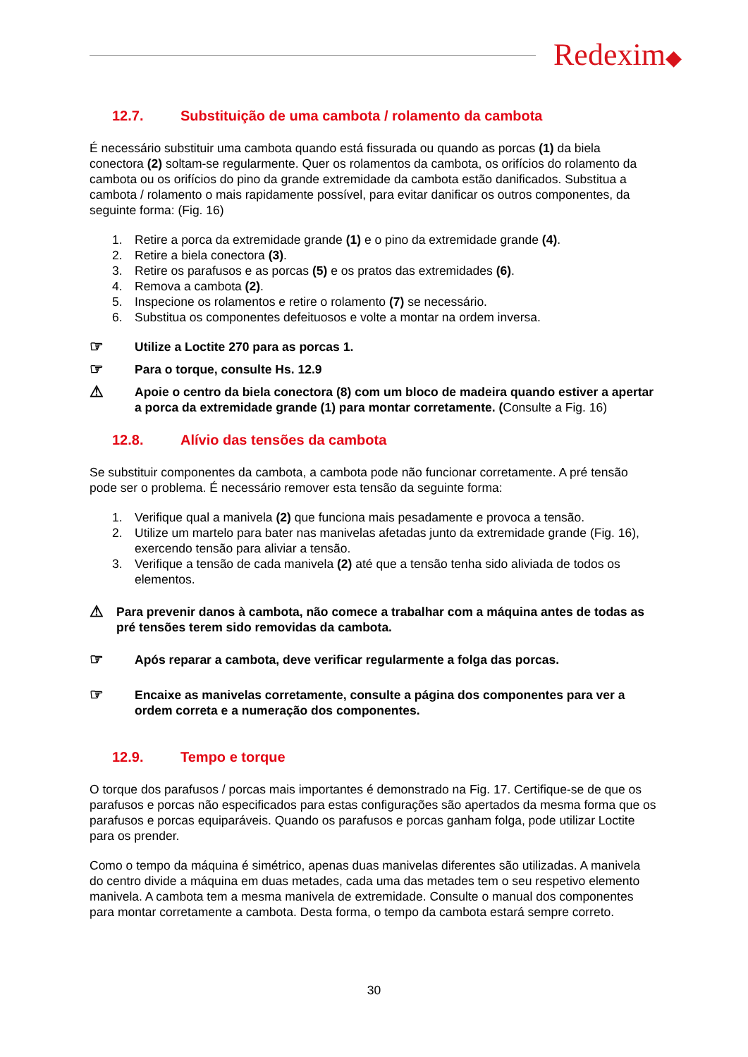Redexim◆
12.7. Substituição de uma cambota / rolamento da cambota
É necessário substituir uma cambota quando está fissurada ou quando as porcas (1) da biela conectora (2) soltam-se regularmente. Quer os rolamentos da cambota, os orifícios do rolamento da cambota ou os orifícios do pino da grande extremidade da cambota estão danificados. Substitua a cambota / rolamento o mais rapidamente possível, para evitar danificar os outros componentes, da seguinte forma: (Fig. 16)
1. Retire a porca da extremidade grande (1) e o pino da extremidade grande (4).
2. Retire a biela conectora (3).
3. Retire os parafusos e as porcas (5) e os pratos das extremidades (6).
4. Remova a cambota (2).
5. Inspecione os rolamentos e retire o rolamento (7) se necessário.
6. Substitua os componentes defeituosos e volte a montar na ordem inversa.
☞
Utilize a Loctite 270 para as porcas 1.
☞
Para o torque, consulte Hs. 12.9
⚠
Apoie o centro da biela conectora (8) com um bloco de madeira quando estiver a apertar a porca da extremidade grande (1) para montar corretamente. (Consulte a Fig. 16)
12.8. Alívio das tensões da cambota
Se substituir componentes da cambota, a cambota pode não funcionar corretamente. A pré tensão pode ser o problema. É necessário remover esta tensão da seguinte forma:
1. Verifique qual a manivela (2) que funciona mais pesadamente e provoca a tensão.
2. Utilize um martelo para bater nas manivelas afetadas junto da extremidade grande (Fig. 16), exercendo tensão para aliviar a tensão.
3. Verifique a tensão de cada manivela (2) até que a tensão tenha sido aliviada de todos os elementos.
⚠
Para prevenir danos à cambota, não comece a trabalhar com a máquina antes de todas as pré tensões terem sido removidas da cambota.
☞
Após reparar a cambota, deve verificar regularmente a folga das porcas.
☞
Encaixe as manivelas corretamente, consulte a página dos componentes para ver a ordem correta e a numeração dos componentes.
12.9. Tempo e torque
O torque dos parafusos / porcas mais importantes é demonstrado na Fig. 17. Certifique-se de que os parafusos e porcas não especificados para estas configurações são apertados da mesma forma que os parafusos e porcas equiparáveis. Quando os parafusos e porcas ganham folga, pode utilizar Loctite para os prender.
Como o tempo da máquina é simétrico, apenas duas manivelas diferentes são utilizadas. A manivela do centro divide a máquina em duas metades, cada uma das metades tem o seu respetivo elemento manivela. A cambota tem a mesma manivela de extremidade. Consulte o manual dos componentes para montar corretamente a cambota. Desta forma, o tempo da cambota estará sempre correto.
30